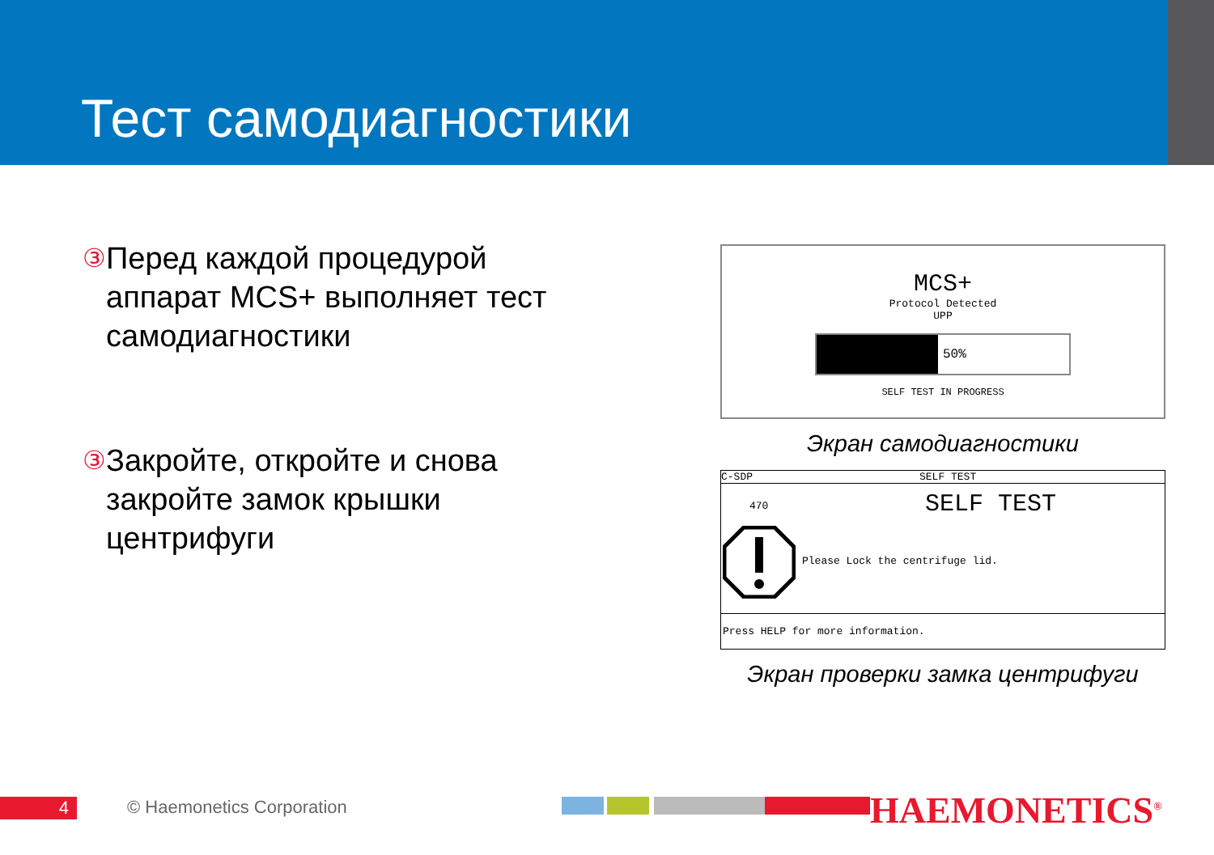Тест самодиагностики
③
Перед каждой процедурой аппарат MCS+ выполняет тест самодиагностики
③
Закройте, откройте и снова закройте замок крышки центрифуги
MCS+
Protocol Detected
UPP
50%
SELF TEST IN PROGRESS
Экран самодиагностики
C-SDP SELF TEST
470 SELF TEST
Please Lock the centrifuge lid.
Press HELP for more information.
Экран проверки замка центрифуги
4 © Haemonetics Corporation HAEMONETICS<sup>®</sup>